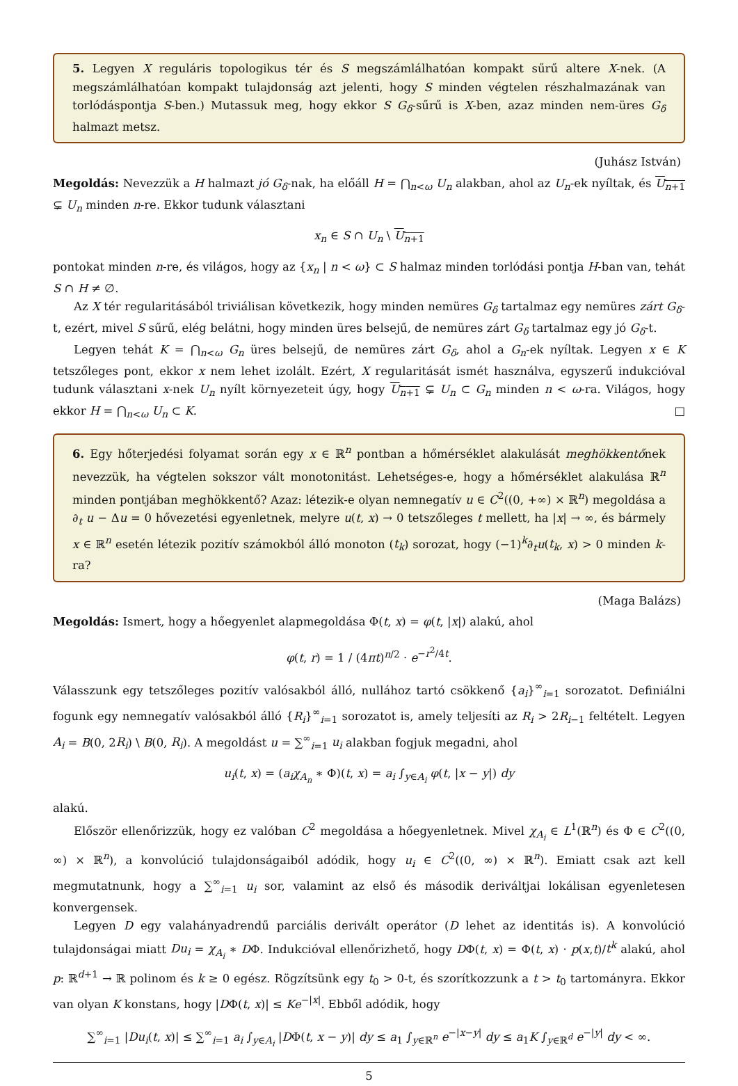5. Legyen X reguláris topologikus tér és S megszámlálhatóan kompakt sűrű altere X-nek. (A megszámlálhatóan kompakt tulajdonság azt jelenti, hogy S minden végtelen részhalmazának van torlódáspontja S-ben.) Mutassuk meg, hogy ekkor S G<sub>δ</sub>-sűrű is X-ben, azaz minden nem-üres G<sub>δ</sub> halmazt metsz.
(Juhász István)
Megoldás: Nevezzük a H halmazt jó G<sub>δ</sub>-nak, ha előáll H = ⋂<sub>n<ω</sub> U<sub>n</sub> alakban, ahol az U<sub>n</sub>-ek nyíltak, és U<sub>n+1</sub> ⊊ U<sub>n</sub> minden n-re. Ekkor tudunk választani
x<sub>n</sub> ∈ S ∩ U<sub>n</sub> \ U<sub>n+1</sub>
pontokat minden n-re, és világos, hogy az {x<sub>n</sub> | n < ω} ⊂ S halmaz minden torlódási pontja H-ban van, tehát S ∩ H ≠ ∅.
Az X tér regularitásából triviálisan következik, hogy minden nemüres G<sub>δ</sub> tartalmaz egy nemüres zárt G<sub>δ</sub>-t, ezért, mivel S sűrű, elég belátni, hogy minden üres belsejű, de nemüres zárt G<sub>δ</sub> tartalmaz egy jó G<sub>δ</sub>-t.
Legyen tehát K = ⋂<sub>n<ω</sub> G<sub>n</sub> üres belsejű, de nemüres zárt G<sub>δ</sub>, ahol a G<sub>n</sub>-ek nyíltak. Legyen x ∈ K tetszőleges pont, ekkor x nem lehet izolált. Ezért, X regularitását ismét használva, egyszerű indukcióval tudunk választani x-nek U<sub>n</sub> nyílt környezeteit úgy, hogy U<sub>n+1</sub> ⊊ U<sub>n</sub> ⊂ G<sub>n</sub> minden n < ω-ra. Világos, hogy ekkor H = ⋂<sub>n<ω</sub> U<sub>n</sub> ⊂ K. □
6. Egy hőterjedési folyamat során egy x ∈ ℝ<sup>n</sup> pontban a hőmérséklet alakulását meghökkentőnek nevezzük, ha végtelen sokszor vált monotonitást. Lehetséges-e, hogy a hőmérséklet alakulása ℝ<sup>n</sup> minden pontjában meghökkentő? Azaz: létezik-e olyan nemnegatív u ∈ C<sup>2</sup>((0, +∞) × ℝ<sup>n</sup>) megoldása a ∂<sub>t</sub> u − Δu = 0 hővezetési egyenletnek, melyre u(t, x) → 0 tetszőleges t mellett, ha |x| → ∞, és bármely x ∈ ℝ<sup>n</sup> esetén létezik pozitív számokból álló monoton (t<sub>k</sub>) sorozat, hogy (−1)<sup>k</sup>∂<sub>t</sub>u(t<sub>k</sub>, x) > 0 minden k-ra?
(Maga Balázs)
Megoldás: Ismert, hogy a hőegyenlet alapmegoldása Φ(t, x) = φ(t, |x|) alakú, ahol
φ(t, r) = 1 / (4πt)<sup>n/2</sup> · e<sup>−r<sup>2</sup>/4t</sup>.
Válasszunk egy tetszőleges pozitív valósakból álló, nullához tartó csökkenő {a<sub>i</sub>}<sup>∞</sup><sub>i=1</sub> sorozatot. Definiálni fogunk egy nemnegatív valósakból álló {R<sub>i</sub>}<sup>∞</sup><sub>i=1</sub> sorozatot is, amely teljesíti az R<sub>i</sub> > 2R<sub>i−1</sub> feltételt. Legyen A<sub>i</sub> = B(0, 2R<sub>i</sub>) \ B(0, R<sub>i</sub>). A megoldást u = ∑<sup>∞</sup><sub>i=1</sub> u<sub>i</sub> alakban fogjuk megadni, ahol
u<sub>i</sub>(t, x) = (a<sub>i</sub>χ<sub>A<sub>n</sub></sub> ∗ Φ)(t, x) = a<sub>i</sub> ∫<sub>y∈A<sub>i</sub></sub> φ(t, |x − y|) dy
alakú.
Először ellenőrizzük, hogy ez valóban C<sup>2</sup> megoldása a hőegyenletnek. Mivel χ<sub>A<sub>i</sub></sub> ∈ L<sup>1</sup>(ℝ<sup>n</sup>) és Φ ∈ C<sup>2</sup>((0, ∞) × ℝ<sup>n</sup>), a konvolúció tulajdonságaiból adódik, hogy u<sub>i</sub> ∈ C<sup>2</sup>((0, ∞) × ℝ<sup>n</sup>). Emiatt csak azt kell megmutatnunk, hogy a ∑<sup>∞</sup><sub>i=1</sub> u<sub>i</sub> sor, valamint az első és második deriváltjai lokálisan egyenletesen konvergensek.
Legyen D egy valahányadrendű parciális derivált operátor (D lehet az identitás is). A konvolúció tulajdonságai miatt Du<sub>i</sub> = χ<sub>A<sub>i</sub></sub> ∗ DΦ. Indukcióval ellenőrizhető, hogy DΦ(t, x) = Φ(t, x) · p(x,t)/t<sup>k</sup> alakú, ahol p: ℝ<sup>d+1</sup> → ℝ polinom és k ≥ 0 egész. Rögzítsünk egy t<sub>0</sub> > 0-t, és szorítkozzunk a t > t<sub>0</sub> tartományra. Ekkor van olyan K konstans, hogy |DΦ(t, x)| ≤ Ke<sup>−|x|</sup>. Ebből adódik, hogy
∑<sup>∞</sup><sub>i=1</sub> |Du<sub>i</sub>(t, x)| ≤ ∑<sup>∞</sup><sub>i=1</sub> a<sub>i</sub> ∫<sub>y∈A<sub>i</sub></sub> |DΦ(t, x − y)| dy ≤ a<sub>1</sub> ∫<sub>y∈ℝ<sup>n</sup></sub> e<sup>−|x−y|</sup> dy ≤ a<sub>1</sub>K ∫<sub>y∈ℝ<sup>d</sup></sub> e<sup>−|y|</sup> dy < ∞.
5